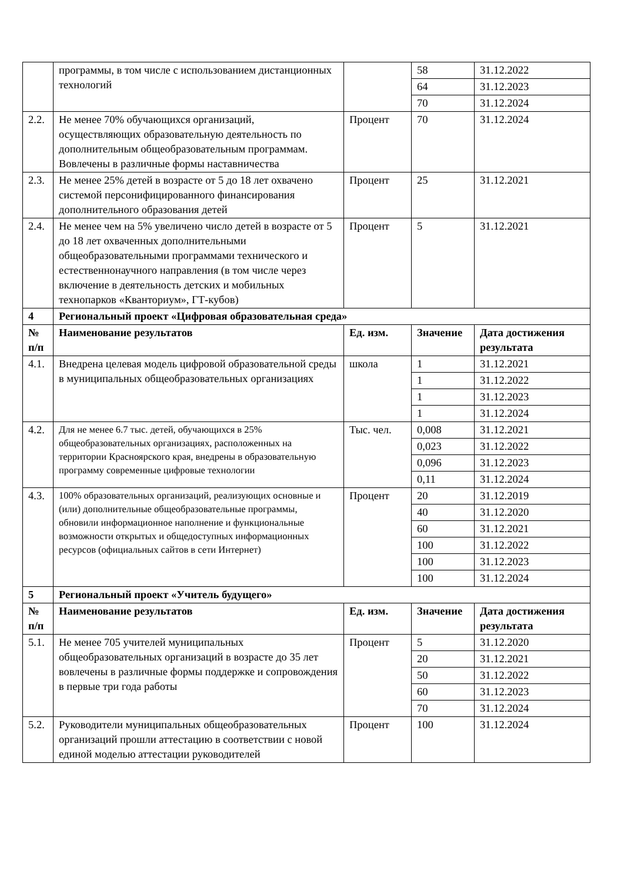| | программы, в том числе с использованием дистанционных технологий | | 58 | 31.12.2022 |
| | | | 64 | 31.12.2023 |
| | | | 70 | 31.12.2024 |
| 2.2. | Не менее 70% обучающихся организаций, осуществляющих образовательную деятельность по дополнительным общеобразовательным программам. Вовлечены в различные формы наставничества | Процент | 70 | 31.12.2024 |
| 2.3. | Не менее 25% детей в возрасте от 5 до 18 лет охвачено системой персонифицированного финансирования дополнительного образования детей | Процент | 25 | 31.12.2021 |
| 2.4. | Не менее чем на 5% увеличено число детей в возрасте от 5 до 18 лет охваченных дополнительными общеобразовательными программами технического и естественнонаучного направления (в том числе через включение в деятельность детских и мобильных технопарков «Кванториум», ГТ-кубов) | Процент | 5 | 31.12.2021 |
| 4 | Региональный проект «Цифровая образовательная среда» | | | |
| № п/п | Наименование результатов | Ед. изм. | Значение | Дата достижения результата |
| 4.1. | Внедрена целевая модель цифровой образовательной среды в муниципальных общеобразовательных организациях | школа | 1 | 31.12.2021 |
| | | | 1 | 31.12.2022 |
| | | | 1 | 31.12.2023 |
| | | | 1 | 31.12.2024 |
| 4.2. | Для не менее 6.7 тыс. детей, обучающихся в 25% общеобразовательных организациях, расположенных на территории Красноярского края, внедрены в образовательную программу современные цифровые технологии | Тыс. чел. | 0,008 | 31.12.2021 |
| | | | 0,023 | 31.12.2022 |
| | | | 0,096 | 31.12.2023 |
| | | | 0,11 | 31.12.2024 |
| 4.3. | 100% образовательных организаций, реализующих основные и (или) дополнительные общеобразовательные программы, обновили информационное наполнение и функциональные возможности открытых и общедоступных информационных ресурсов (официальных сайтов в сети Интернет) | Процент | 20 | 31.12.2019 |
| | | | 40 | 31.12.2020 |
| | | | 60 | 31.12.2021 |
| | | | 100 | 31.12.2022 |
| | | | 100 | 31.12.2023 |
| | | | 100 | 31.12.2024 |
| 5 | Региональный проект «Учитель будущего» | | | |
| № п/п | Наименование результатов | Ед. изм. | Значение | Дата достижения результата |
| 5.1. | Не менее 705 учителей муниципальных общеобразовательных организаций в возрасте до 35 лет вовлечены в различные формы поддержке и сопровождения в первые три года работы | Процент | 5 | 31.12.2020 |
| | | | 20 | 31.12.2021 |
| | | | 50 | 31.12.2022 |
| | | | 60 | 31.12.2023 |
| | | | 70 | 31.12.2024 |
| 5.2. | Руководители муниципальных общеобразовательных организаций прошли аттестацию в соответствии с новой единой моделью аттестации руководителей | Процент | 100 | 31.12.2024 |